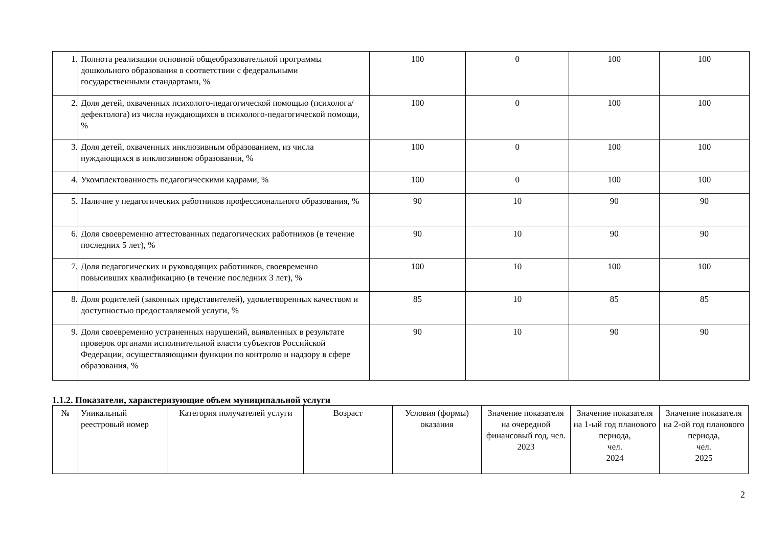| 1. | Полнота реализации основной общеобразовательной программы дошкольного образования в соответствии с федеральными государственными стандартами, % | 100 | 0 | 100 | 100 |
| 2. | Доля детей, охваченных психолого-педагогической помощью (психолога/дефектолога) из числа нуждающихся в психолого-педагогической помощи, % | 100 | 0 | 100 | 100 |
| 3. | Доля детей, охваченных инклюзивным образованием, из числа нуждающихся в инклюзивном образовании, % | 100 | 0 | 100 | 100 |
| 4. | Укомплектованность педагогическими кадрами, % | 100 | 0 | 100 | 100 |
| 5. | Наличие у педагогических работников профессионального образования, % | 90 | 10 | 90 | 90 |
| 6. | Доля своевременно аттестованных педагогических работников (в течение последних 5 лет), % | 90 | 10 | 90 | 90 |
| 7. | Доля педагогических и руководящих работников, своевременно повысивших квалификацию (в течение последних 3 лет), % | 100 | 10 | 100 | 100 |
| 8. | Доля родителей (законных представителей), удовлетворенных качеством и доступностью предоставляемой услуги, % | 85 | 10 | 85 | 85 |
| 9. | Доля своевременно устраненных нарушений, выявленных в результате проверок органами исполнительной власти субъектов Российской Федерации, осуществляющими функции по контролю и надзору в сфере образования, % | 90 | 10 | 90 | 90 |
1.1.2. Показатели, характеризующие объем муниципальной услуги
| № | Уникальный реестровый номер | Категория получателей услуги | Возраст | Условия (формы) оказания | Значение показателя на очередной финансовый год, чел. 2023 | Значение показателя на 1-ый год планового периода, чел. 2024 | Значение показателя на 2-ой год планового периода, чел. 2025 |
| --- | --- | --- | --- | --- | --- | --- | --- |
2